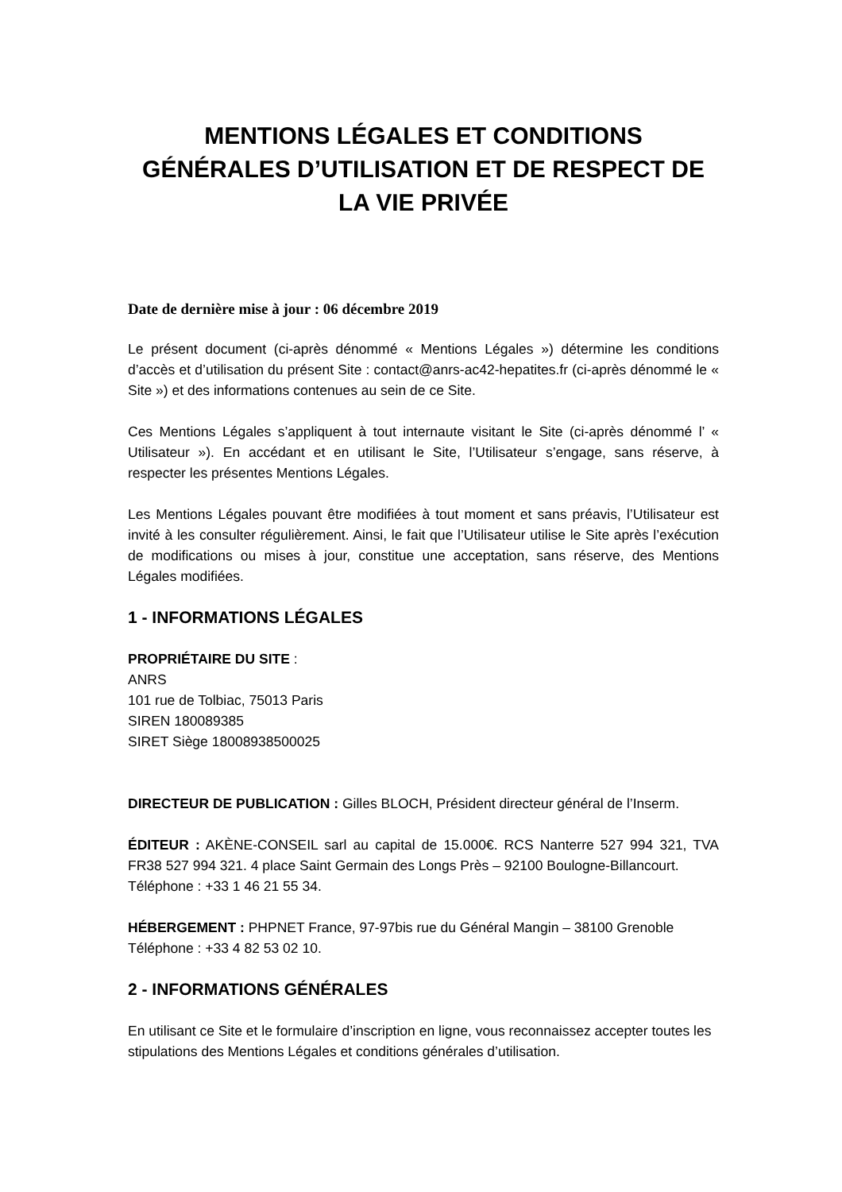MENTIONS LÉGALES ET CONDITIONS GÉNÉRALES D’UTILISATION ET DE RESPECT DE LA VIE PRIVÉE
Date de dernière mise à jour : 06 décembre 2019
Le présent document (ci-après dénommé « Mentions Légales ») détermine les conditions d’accès et d’utilisation du présent Site : contact@anrs-ac42-hepatites.fr (ci-après dénommé le « Site ») et des informations contenues au sein de ce Site.
Ces Mentions Légales s’appliquent à tout internaute visitant le Site (ci-après dénommé l’ « Utilisateur »). En accédant et en utilisant le Site, l’Utilisateur s’engage, sans réserve, à respecter les présentes Mentions Légales.
Les Mentions Légales pouvant être modifiées à tout moment et sans préavis, l’Utilisateur est invité à les consulter régulièrement. Ainsi, le fait que l’Utilisateur utilise le Site après l’exécution de modifications ou mises à jour, constitue une acceptation, sans réserve, des Mentions Légales modifiées.
1 - INFORMATIONS LÉGALES
PROPRIÉTAIRE DU SITE :
ANRS
101 rue de Tolbiac, 75013 Paris
SIREN 180089385
SIRET Siège 18008938500025
DIRECTEUR DE PUBLICATION : Gilles BLOCH, Président directeur général de l’Inserm.
ÉDITEUR : AKÈNE-CONSEIL sarl au capital de 15.000€. RCS Nanterre 527 994 321, TVA FR38 527 994 321. 4 place Saint Germain des Longs Près – 92100 Boulogne-Billancourt.
Téléphone : +33 1 46 21 55 34.
HÉBERGEMENT : PHPNET France, 97-97bis rue du Général Mangin – 38100 Grenoble
Téléphone : +33 4 82 53 02 10.
2 - INFORMATIONS GÉNÉRALES
En utilisant ce Site et le formulaire d’inscription en ligne, vous reconnaissez accepter toutes les stipulations des Mentions Légales et conditions générales d’utilisation.